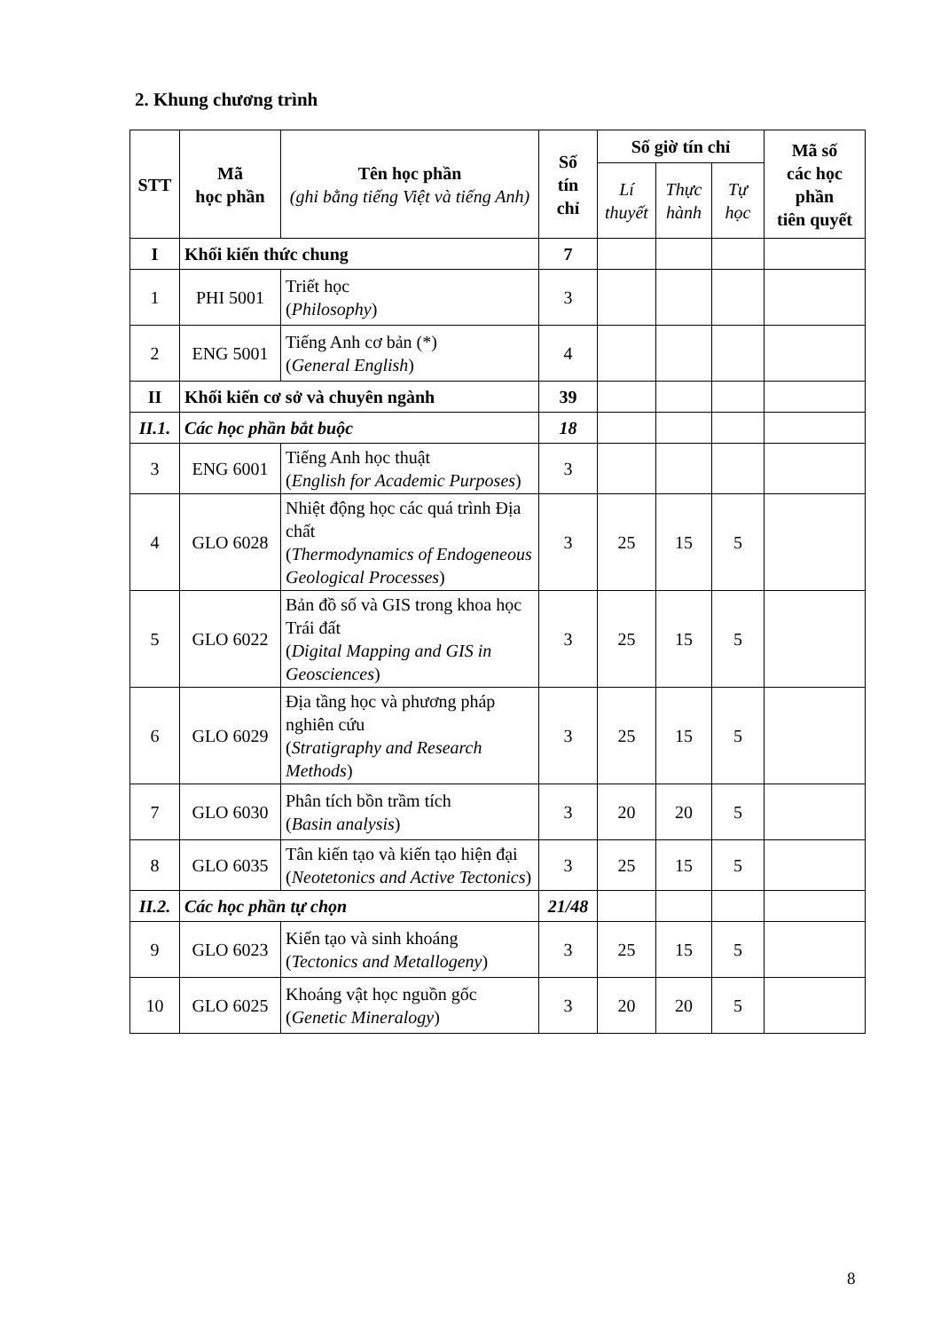2. Khung chương trình
| STT | Mã học phần | Tên học phần (ghi bằng tiếng Việt và tiếng Anh) | Số tín chỉ | Số giờ tín chỉ | | | Mã số các học phần tiên quyết |
| --- | --- | --- | --- | --- | --- | --- | --- |
| | | | | Lí thuyết | Thực hành | Tự học | |
| I | Khối kiến thức chung | | 7 | | | | |
| 1 | PHI 5001 | Triết học ( Philosophy ) | 3 | | | | |
| 2 | ENG 5001 | Tiếng Anh cơ bản (*) ( General English ) | 4 | | | | |
| II | Khối kiến cơ sở và chuyên ngành | | 39 | | | | |
| II.1. | Các học phần bắt buộc | | 18 | | | | |
| 3 | ENG 6001 | Tiếng Anh học thuật ( English for Academic Purposes ) | 3 | | | | |
| 4 | GLO 6028 | Nhiệt động học các quá trình Địa chất ( Thermodynamics of Endogeneous Geological Processes ) | 3 | 25 | 15 | 5 | |
| 5 | GLO 6022 | Bản đồ số và GIS trong khoa học Trái đất ( Digital Mapping and GIS in Geosciences ) | 3 | 25 | 15 | 5 | |
| 6 | GLO 6029 | Địa tầng học và phương pháp nghiên cứu ( Stratigraphy and Research Methods ) | 3 | 25 | 15 | 5 | |
| 7 | GLO 6030 | Phân tích bồn trầm tích ( Basin analysis ) | 3 | 20 | 20 | 5 | |
| 8 | GLO 6035 | Tân kiến tạo và kiến tạo hiện đại ( Neotetonics and Active Tectonics ) | 3 | 25 | 15 | 5 | |
| II.2. | Các học phần tự chọn | | 21/48 | | | | |
| 9 | GLO 6023 | Kiến tạo và sinh khoáng ( Tectonics and Metallogeny ) | 3 | 25 | 15 | 5 | |
| 10 | GLO 6025 | Khoáng vật học nguồn gốc ( Genetic Mineralogy ) | 3 | 20 | 20 | 5 | |
8